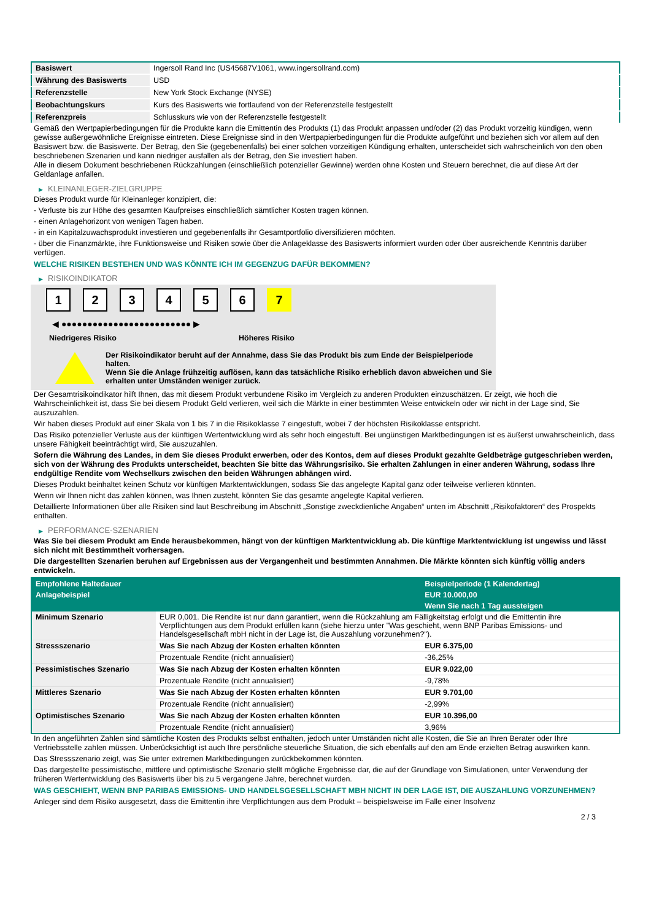| Basiswert | Ingersoll Rand Inc (US45687V1061, www.ingersollrand.com) |
| Währung des Basiswerts | USD |
| Referenzstelle | New York Stock Exchange (NYSE) |
| Beobachtungskurs | Kurs des Basiswerts wie fortlaufend von der Referenzstelle festgestellt |
| Referenzpreis | Schlusskurs wie von der Referenzstelle festgestellt |
Gemäß den Wertpapierbedingungen für die Produkte kann die Emittentin des Produkts (1) das Produkt anpassen und/oder (2) das Produkt vorzeitig kündigen, wenn gewisse außergewöhnliche Ereignisse eintreten. Diese Ereignisse sind in den Wertpapierbedingungen für die Produkte aufgeführt und beziehen sich vor allem auf den Basiswert bzw. die Basiswerte. Der Betrag, den Sie (gegebenenfalls) bei einer solchen vorzeitigen Kündigung erhalten, unterscheidet sich wahrscheinlich von den oben beschriebenen Szenarien und kann niedriger ausfallen als der Betrag, den Sie investiert haben.
Alle in diesem Dokument beschriebenen Rückzahlungen (einschließlich potenzieller Gewinne) werden ohne Kosten und Steuern berechnet, die auf diese Art der Geldanlage anfallen.
▶ KLEINANLEGER-ZIELGRUPPE
Dieses Produkt wurde für Kleinanleger konzipiert, die:
- Verluste bis zur Höhe des gesamten Kaufpreises einschließlich sämtlicher Kosten tragen können.
- einen Anlagehorizont von wenigen Tagen haben.
- in ein Kapitalzuwachsprodukt investieren und gegebenenfalls ihr Gesamtportfolio diversifizieren möchten.
- über die Finanzmärkte, ihre Funktionsweise und Risiken sowie über die Anlageklasse des Basiswerts informiert wurden oder über ausreichende Kenntnis darüber verfügen.
WELCHE RISIKEN BESTEHEN UND WAS KÖNNTE ICH IM GEGENZUG DAFÜR BEKOMMEN?
▶ RISIKOINDIKATOR
1 2 3 4 5 6 7
◀ ●●●●●●●●●●●●●●●●●●●●●●●●● ▶
Niedrigeres Risiko Höheres Risiko
Der Risikoindikator beruht auf der Annahme, dass Sie das Produkt bis zum Ende der Beispielperiode halten.
Wenn Sie die Anlage frühzeitig auflösen, kann das tatsächliche Risiko erheblich davon abweichen und Sie erhalten unter Umständen weniger zurück.
Der Gesamtrisikoindikator hilft Ihnen, das mit diesem Produkt verbundene Risiko im Vergleich zu anderen Produkten einzuschätzen. Er zeigt, wie hoch die Wahrscheinlichkeit ist, dass Sie bei diesem Produkt Geld verlieren, weil sich die Märkte in einer bestimmten Weise entwickeln oder wir nicht in der Lage sind, Sie auszuzahlen.
Wir haben dieses Produkt auf einer Skala von 1 bis 7 in die Risikoklasse 7 eingestuft, wobei 7 der höchsten Risikoklasse entspricht.
Das Risiko potenzieller Verluste aus der künftigen Wertentwicklung wird als sehr hoch eingestuft. Bei ungünstigen Marktbedingungen ist es äußerst unwahrscheinlich, dass unsere Fähigkeit beeinträchtigt wird, Sie auszuzahlen.
Sofern die Währung des Landes, in dem Sie dieses Produkt erwerben, oder des Kontos, dem auf dieses Produkt gezahlte Geldbeträge gutgeschrieben werden, sich von der Währung des Produkts unterscheidet, beachten Sie bitte das Währungsrisiko. Sie erhalten Zahlungen in einer anderen Währung, sodass Ihre endgültige Rendite vom Wechselkurs zwischen den beiden Währungen abhängen wird.
Dieses Produkt beinhaltet keinen Schutz vor künftigen Marktentwicklungen, sodass Sie das angelegte Kapital ganz oder teilweise verlieren könnten.
Wenn wir Ihnen nicht das zahlen können, was Ihnen zusteht, könnten Sie das gesamte angelegte Kapital verlieren.
Detaillierte Informationen über alle Risiken sind laut Beschreibung im Abschnitt „Sonstige zweckdienliche Angaben“ unten im Abschnitt „Risikofaktoren“ des Prospekts enthalten.
▶ PERFORMANCE-SZENARIEN
Was Sie bei diesem Produkt am Ende herausbekommen, hängt von der künftigen Marktentwicklung ab. Die künftige Marktentwicklung ist ungewiss und lässt sich nicht mit Bestimmtheit vorhersagen.
Die dargestellten Szenarien beruhen auf Ergebnissen aus der Vergangenheit und bestimmten Annahmen. Die Märkte könnten sich künftig völlig anders entwickeln.
| Empfohlene Haltedauer | | Beispielperiode (1 Kalendertag) |
| Anlagebeispiel | | EUR 10.000,00 |
| | | Wenn Sie nach 1 Tag aussteigen |
| Minimum Szenario | EUR 0,001. Die Rendite ist nur dann garantiert, wenn die Rückzahlung am Fälligkeitstag erfolgt und die Emittentin ihre Verpflichtungen aus dem Produkt erfüllen kann (siehe hierzu unter "Was geschieht, wenn BNP Paribas Emissions- und Handelsgesellschaft mbH nicht in der Lage ist, die Auszahlung vorzunehmen?"). | |
| Stressszenario | Was Sie nach Abzug der Kosten erhalten könnten | EUR 6.375,00 |
| | Prozentuale Rendite (nicht annualisiert) | -36,25% |
| Pessimistisches Szenario | Was Sie nach Abzug der Kosten erhalten könnten | EUR 9.022,00 |
| | Prozentuale Rendite (nicht annualisiert) | -9,78% |
| Mittleres Szenario | Was Sie nach Abzug der Kosten erhalten könnten | EUR 9.701,00 |
| | Prozentuale Rendite (nicht annualisiert) | -2,99% |
| Optimistisches Szenario | Was Sie nach Abzug der Kosten erhalten könnten | EUR 10.396,00 |
| | Prozentuale Rendite (nicht annualisiert) | 3,96% |
In den angeführten Zahlen sind sämtliche Kosten des Produkts selbst enthalten, jedoch unter Umständen nicht alle Kosten, die Sie an Ihren Berater oder Ihre Vertriebsstelle zahlen müssen. Unberücksichtigt ist auch Ihre persönliche steuerliche Situation, die sich ebenfalls auf den am Ende erzielten Betrag auswirken kann.
Das Stressszenario zeigt, was Sie unter extremen Marktbedingungen zurückbekommen könnten.
Das dargestellte pessimistische, mittlere und optimistische Szenario stellt mögliche Ergebnisse dar, die auf der Grundlage von Simulationen, unter Verwendung der früheren Wertentwicklung des Basiswerts über bis zu 5 vergangene Jahre, berechnet wurden.
WAS GESCHIEHT, WENN BNP PARIBAS EMISSIONS- UND HANDELSGESELLSCHAFT MBH NICHT IN DER LAGE IST, DIE AUSZAHLUNG VORZUNEHMEN?
Anleger sind dem Risiko ausgesetzt, dass die Emittentin ihre Verpflichtungen aus dem Produkt – beispielsweise im Falle einer Insolvenz
2 / 3